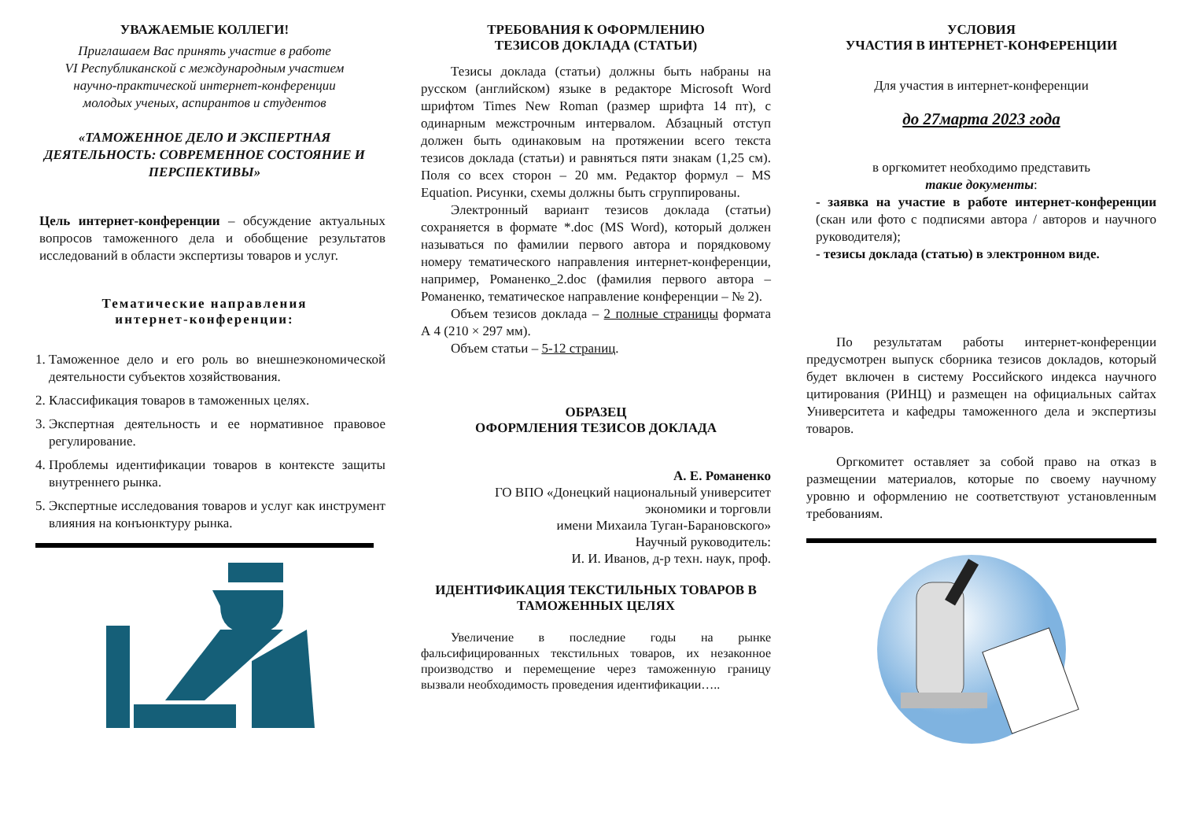УВАЖАЕМЫЕ КОЛЛЕГИ!
Приглашаем Вас принять участие в работе
VI Республиканской с международным участием
научно-практической интернет-конференции
молодых ученых, аспирантов и студентов
«ТАМОЖЕННОЕ ДЕЛО И ЭКСПЕРТНАЯ ДЕЯТЕЛЬНОСТЬ: СОВРЕМЕННОЕ СОСТОЯНИЕ И ПЕРСПЕКТИВЫ»
Цель интернет-конференции – обсуждение актуальных вопросов таможенного дела и обобщение результатов исследований в области экспертизы товаров и услуг.
Тематические направления
интернет-конференции:
1. Таможенное дело и его роль во внешнеэкономической деятельности субъектов хозяйствования.
2. Классификация товаров в таможенных целях.
3. Экспертная деятельность и ее нормативное правовое регулирование.
4. Проблемы идентификации товаров в контексте защиты внутреннего рынка.
5. Экспертные исследования товаров и услуг как инструмент влияния на конъюнктуру рынка.
ТРЕБОВАНИЯ К ОФОРМЛЕНИЮ
ТЕЗИСОВ ДОКЛАДА (СТАТЬИ)
Тезисы доклада (статьи) должны быть набраны на русском (английском) языке в редакторе Microsoft Word шрифтом Times New Roman (размер шрифта 14 пт), с одинарным межстрочным интервалом. Абзацный отступ должен быть одинаковым на протяжении всего текста тезисов доклада (статьи) и равняться пяти знакам (1,25 см). Поля со всех сторон – 20 мм. Редактор формул – MS Equation. Рисунки, схемы должны быть сгруппированы.
Электронный вариант тезисов доклада (статьи) сохраняется в формате *.doc (MS Word), который должен называться по фамилии первого автора и порядковому номеру тематического направления интернет-конференции, например, Романенко_2.doc (фамилия первого автора – Романенко, тематическое направление конференции – № 2).
Объем тезисов доклада – 2 полные страницы формата А 4 (210 × 297 мм).
Объем статьи – 5-12 страниц.
ОБРАЗЕЦ
ОФОРМЛЕНИЯ ТЕЗИСОВ ДОКЛАДА
А. Е. Романенко
ГО ВПО «Донецкий национальный университет
экономики и торговли
имени Михаила Туган-Барановского»
Научный руководитель:
И. И. Иванов, д-р техн. наук, проф.
ИДЕНТИФИКАЦИЯ ТЕКСТИЛЬНЫХ ТОВАРОВ В ТАМОЖЕННЫХ ЦЕЛЯХ
Увеличение в последние годы на рынке фальсифицированных текстильных товаров, их незаконное производство и перемещение через таможенную границу вызвали необходимость проведения идентификации…..
УСЛОВИЯ
УЧАСТИЯ В ИНТЕРНЕТ-КОНФЕРЕНЦИИ
Для участия в интернет-конференции
до 27марта 2023 года
в оргкомитет необходимо представить
такие документы:
- заявка на участие в работе интернет-конференции (скан или фото с подписями автора / авторов и научного руководителя);
- тезисы доклада (статью) в электронном виде.
По результатам работы интернет-конференции предусмотрен выпуск сборника тезисов докладов, который будет включен в систему Российского индекса научного цитирования (РИНЦ) и размещен на официальных сайтах Университета и кафедры таможенного дела и экспертизы товаров.
Оргкомитет оставляет за собой право на отказ в размещении материалов, которые по своему научному уровню и оформлению не соответствуют установленным требованиям.